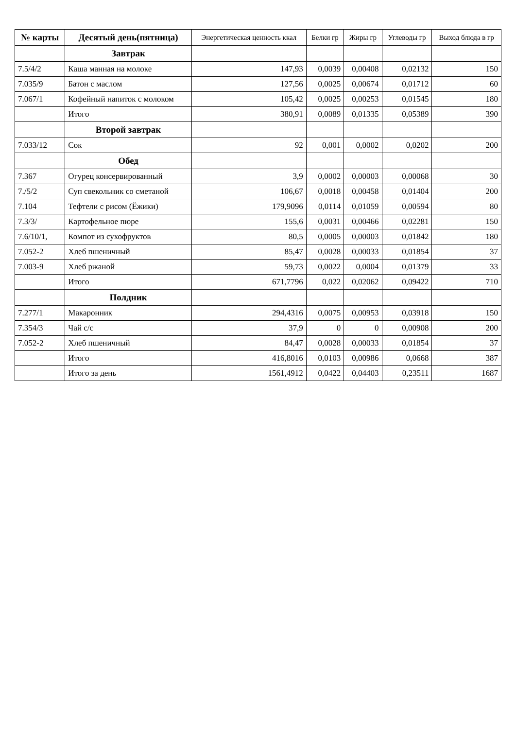| № карты | Десятый день(пятница) | Энергетическая ценность ккал | Белки гр | Жиры гр | Углеводы гр | Выход блюда в гр |
| --- | --- | --- | --- | --- | --- | --- |
| | Завтрак | | | | | |
| 7.5/4/2 | Каша манная на молоке | 147,93 | 0,0039 | 0,00408 | 0,02132 | 150 |
| 7.035/9 | Батон с маслом | 127,56 | 0,0025 | 0,00674 | 0,01712 | 60 |
| 7.067/1 | Кофейный напиток с молоком | 105,42 | 0,0025 | 0,00253 | 0,01545 | 180 |
| | Итого | 380,91 | 0,0089 | 0,01335 | 0,05389 | 390 |
| | Второй завтрак | | | | | |
| 7.033/12 | Сок | 92 | 0,001 | 0,0002 | 0,0202 | 200 |
| | Обед | | | | | |
| 7.367 | Огурец консервированный | 3,9 | 0,0002 | 0,00003 | 0,00068 | 30 |
| 7./5/2 | Суп свекольник со сметаной | 106,67 | 0,0018 | 0,00458 | 0,01404 | 200 |
| 7.104 | Тефтели с рисом (Ёжики) | 179,9096 | 0,0114 | 0,01059 | 0,00594 | 80 |
| 7.3/3/ | Картофельное пюре | 155,6 | 0,0031 | 0,00466 | 0,02281 | 150 |
| 7.6/10/1, | Компот из сухофруктов | 80,5 | 0,0005 | 0,00003 | 0,01842 | 180 |
| 7.052-2 | Хлеб пшеничный | 85,47 | 0,0028 | 0,00033 | 0,01854 | 37 |
| 7.003-9 | Хлеб ржаной | 59,73 | 0,0022 | 0,0004 | 0,01379 | 33 |
| | Итого | 671,7796 | 0,022 | 0,02062 | 0,09422 | 710 |
| | Полдник | | | | | |
| 7.277/1 | Макаронник | 294,4316 | 0,0075 | 0,00953 | 0,03918 | 150 |
| 7.354/3 | Чай с/с | 37,9 | 0 | 0 | 0,00908 | 200 |
| 7.052-2 | Хлеб пшеничный | 84,47 | 0,0028 | 0,00033 | 0,01854 | 37 |
| | Итого | 416,8016 | 0,0103 | 0,00986 | 0,0668 | 387 |
| | Итого за день | 1561,4912 | 0,0422 | 0,04403 | 0,23511 | 1687 |